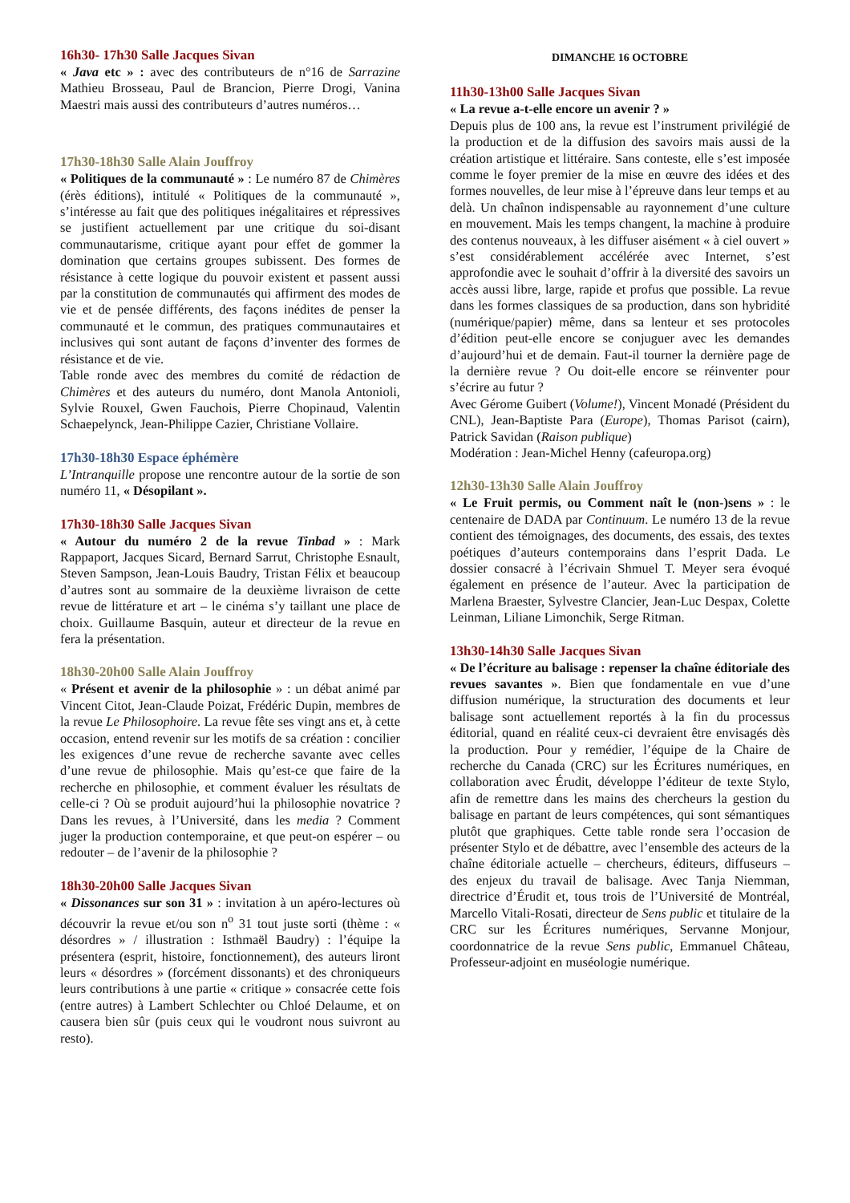16h30- 17h30 Salle Jacques Sivan
« Java etc » : avec des contributeurs de n°16 de Sarrazine Mathieu Brosseau, Paul de Brancion, Pierre Drogi, Vanina Maestri mais aussi des contributeurs d’autres numéros…
17h30-18h30 Salle Alain Jouffroy
« Politiques de la communauté » : Le numéro 87 de Chimères (érès éditions), intitulé « Politiques de la communauté », s’intéresse au fait que des politiques inégalitaires et répressives se justifient actuellement par une critique du soi-disant communautarisme, critique ayant pour effet de gommer la domination que certains groupes subissent. Des formes de résistance à cette logique du pouvoir existent et passent aussi par la constitution de communautés qui affirment des modes de vie et de pensée différents, des façons inédites de penser la communauté et le commun, des pratiques communautaires et inclusives qui sont autant de façons d’inventer des formes de résistance et de vie.
Table ronde avec des membres du comité de rédaction de Chimères et des auteurs du numéro, dont Manola Antonioli, Sylvie Rouxel, Gwen Fauchois, Pierre Chopinaud, Valentin Schaepelynck, Jean-Philippe Cazier, Christiane Vollaire.
17h30-18h30 Espace éphémère
L’Intranquille propose une rencontre autour de la sortie de son numéro 11, « Désopilant ».
17h30-18h30 Salle Jacques Sivan
« Autour du numéro 2 de la revue Tinbad » : Mark Rappaport, Jacques Sicard, Bernard Sarrut, Christophe Esnault, Steven Sampson, Jean-Louis Baudry, Tristan Félix et beaucoup d’autres sont au sommaire de la deuxième livraison de cette revue de littérature et art – le cinéma s’y taillant une place de choix. Guillaume Basquin, auteur et directeur de la revue en fera la présentation.
18h30-20h00 Salle Alain Jouffroy
« Présent et avenir de la philosophie » : un débat animé par Vincent Citot, Jean-Claude Poizat, Frédéric Dupin, membres de la revue Le Philosophoire. La revue fête ses vingt ans et, à cette occasion, entend revenir sur les motifs de sa création : concilier les exigences d’une revue de recherche savante avec celles d’une revue de philosophie. Mais qu’est-ce que faire de la recherche en philosophie, et comment évaluer les résultats de celle-ci ? Où se produit aujourd’hui la philosophie novatrice ? Dans les revues, à l’Université, dans les media ? Comment juger la production contemporaine, et que peut-on espérer – ou redouter – de l’avenir de la philosophie ?
18h30-20h00 Salle Jacques Sivan
« Dissonances sur son 31 » : invitation à un apéro-lectures où découvrir la revue et/ou son n<sup>o</sup> 31 tout juste sorti (thème : « désordres » / illustration : Isthmaël Baudry) : l’équipe la présentera (esprit, histoire, fonctionnement), des auteurs liront leurs « désordres » (forcément dissonants) et des chroniqueurs leurs contributions à une partie « critique » consacrée cette fois (entre autres) à Lambert Schlechter ou Chloé Delaume, et on causera bien sûr (puis ceux qui le voudront nous suivront au resto).
DIMANCHE 16 OCTOBRE
11h30-13h00 Salle Jacques Sivan
« La revue a-t-elle encore un avenir ? »
Depuis plus de 100 ans, la revue est l’instrument privilégié de la production et de la diffusion des savoirs mais aussi de la création artistique et littéraire. Sans conteste, elle s’est imposée comme le foyer premier de la mise en œuvre des idées et des formes nouvelles, de leur mise à l’épreuve dans leur temps et au delà. Un chaînon indispensable au rayonnement d’une culture en mouvement. Mais les temps changent, la machine à produire des contenus nouveaux, à les diffuser aisément « à ciel ouvert » s’est considérablement accélérée avec Internet, s’est approfondie avec le souhait d’offrir à la diversité des savoirs un accès aussi libre, large, rapide et profus que possible. La revue dans les formes classiques de sa production, dans son hybridité (numérique/papier) même, dans sa lenteur et ses protocoles d’édition peut-elle encore se conjuguer avec les demandes d’aujourd’hui et de demain. Faut-il tourner la dernière page de la dernière revue ? Ou doit-elle encore se réinventer pour s’écrire au futur ?
Avec Gérome Guibert (Volume!), Vincent Monadé (Président du CNL), Jean-Baptiste Para (Europe), Thomas Parisot (cairn), Patrick Savidan (Raison publique)
Modération : Jean-Michel Henny (cafeuropa.org)
12h30-13h30 Salle Alain Jouffroy
« Le Fruit permis, ou Comment naît le (non-)sens » : le centenaire de DADA par Continuum. Le numéro 13 de la revue contient des témoignages, des documents, des essais, des textes poétiques d’auteurs contemporains dans l’esprit Dada. Le dossier consacré à l’écrivain Shmuel T. Meyer sera évoqué également en présence de l’auteur. Avec la participation de Marlena Braester, Sylvestre Clancier, Jean-Luc Despax, Colette Leinman, Liliane Limonchik, Serge Ritman.
13h30-14h30 Salle Jacques Sivan
« De l’écriture au balisage : repenser la chaîne éditoriale des revues savantes ». Bien que fondamentale en vue d’une diffusion numérique, la structuration des documents et leur balisage sont actuellement reportés à la fin du processus éditorial, quand en réalité ceux-ci devraient être envisagés dès la production. Pour y remédier, l’équipe de la Chaire de recherche du Canada (CRC) sur les Écritures numériques, en collaboration avec Érudit, développe l’éditeur de texte Stylo, afin de remettre dans les mains des chercheurs la gestion du balisage en partant de leurs compétences, qui sont sémantiques plutôt que graphiques. Cette table ronde sera l’occasion de présenter Stylo et de débattre, avec l’ensemble des acteurs de la chaîne éditoriale actuelle – chercheurs, éditeurs, diffuseurs – des enjeux du travail de balisage. Avec Tanja Niemman, directrice d’Érudit et, tous trois de l’Université de Montréal, Marcello Vitali-Rosati, directeur de Sens public et titulaire de la CRC sur les Écritures numériques, Servanne Monjour, coordonnatrice de la revue Sens public, Emmanuel Château, Professeur-adjoint en muséologie numérique.